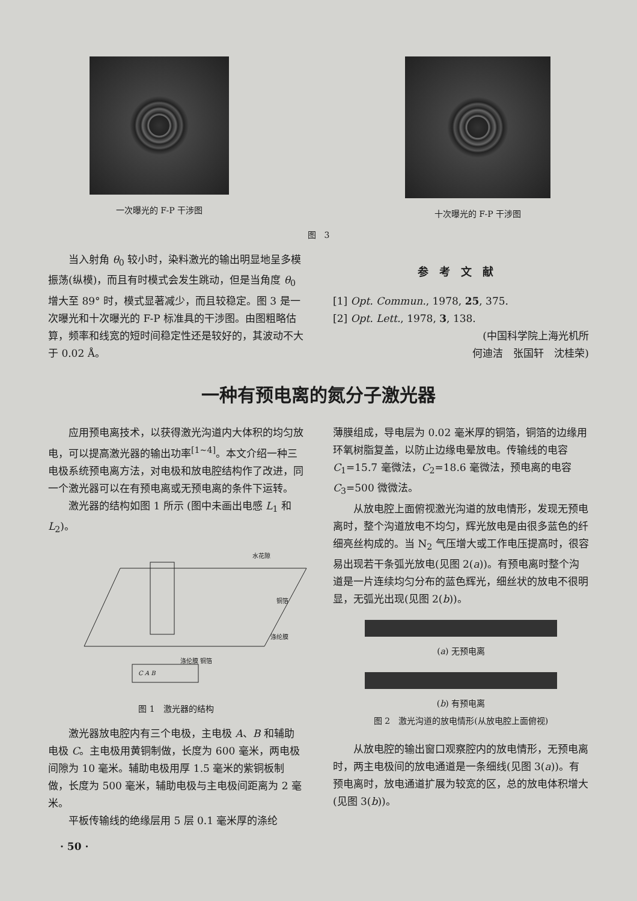一次曝光的 F-P 干涉图 十次曝光的 F-P 干涉图
图　3
当入射角 θ<sub>0</sub> 较小时，染料激光的输出明显地呈多模振荡(纵模)，而且有时模式会发生跳动，但是当角度 θ<sub>0</sub> 增大至 89° 时，模式显著减少，而且较稳定。图 3 是一次曝光和十次曝光的 F-P 标准具的干涉图。由图粗略估算，频率和线宽的短时间稳定性还是较好的，其波动不大于 0.02 Å。
参考文献
[1] Opt. Commun., 1978, 25, 375.
[2] Opt. Lett., 1978, 3, 138.
(中国科学院上海光机所
何迪洁　张国轩　沈桂荣)
一种有预电离的氮分子激光器
应用预电离技术，以获得激光沟道内大体积的均匀放电，可以提高激光器的输出功率<sup>[1~4]</sup>。本文介绍一种三电极系统预电离方法，对电极和放电腔结构作了改进，同一个激光器可以在有预电离或无预电离的条件下运转。
激光器的结构如图 1 所示 (图中未画出电感 L<sub>1</sub> 和 L<sub>2</sub>)。
水花隙
铜箔
涤纶膜
涤伦膜 铜箔
C A B
图 1　激光器的结构
激光器放电腔内有三个电极，主电极 A、B 和辅助电极 C。主电极用黄铜制做，长度为 600 毫米，两电极间隙为 10 毫米。辅助电极用厚 1.5 毫米的紫铜板制做，长度为 500 毫米，辅助电极与主电极间距离为 2 毫米。
平板传输线的绝缘层用 5 层 0.1 毫米厚的涤纶
薄膜组成，导电层为 0.02 毫米厚的铜箔，铜箔的边缘用环氧树脂复盖，以防止边缘电晕放电。传输线的电容 C<sub>1</sub>=15.7 毫微法，C<sub>2</sub>=18.6 毫微法，预电离的电容 C<sub>3</sub>=500 微微法。
从放电腔上面俯视激光沟道的放电情形，发现无预电离时，整个沟道放电不均匀，辉光放电是由很多蓝色的纤细亮丝构成的。当 N<sub>2</sub> 气压增大或工作电压提高时，很容易出现若干条弧光放电(见图 2(a))。有预电离时整个沟道是一片连续均匀分布的蓝色辉光，细丝状的放电不很明显，无弧光出现(见图 2(b))。
(a) 无预电离
(b) 有预电离
图 2　激光沟道的放电情形(从放电腔上面俯视)
从放电腔的输出窗口观察腔内的放电情形，无预电离时，两主电极间的放电通道是一条细线(见图 3(a))。有预电离时，放电通道扩展为较宽的区，总的放电体积增大(见图 3(b))。
· 50 ·